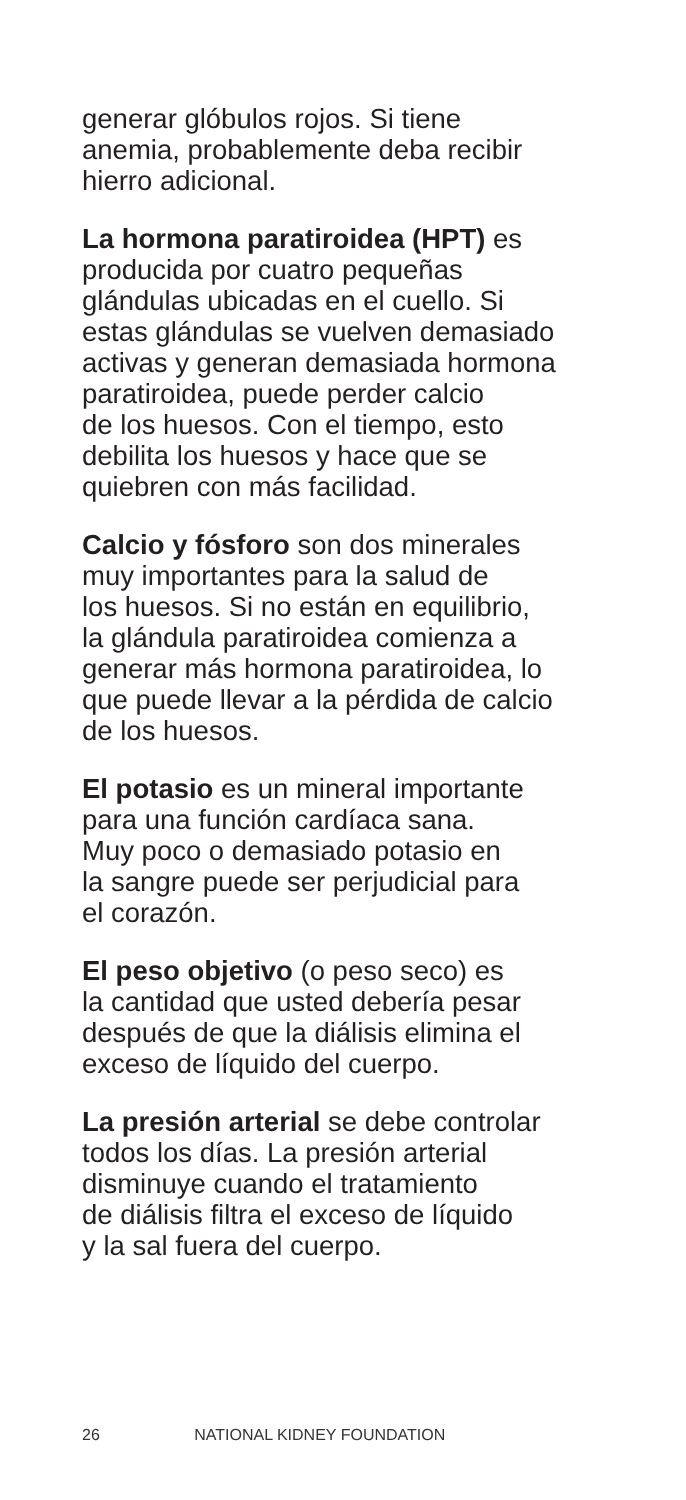generar glóbulos rojos. Si tiene
anemia, probablemente deba recibir
hierro adicional.
La hormona paratiroidea (HPT) es
producida por cuatro pequeñas
glándulas ubicadas en el cuello. Si
estas glándulas se vuelven demasiado
activas y generan demasiada hormona
paratiroidea, puede perder calcio
de los huesos. Con el tiempo, esto
debilita los huesos y hace que se
quiebren con más facilidad.
Calcio y fósforo son dos minerales
muy importantes para la salud de
los huesos. Si no están en equilibrio,
la glándula paratiroidea comienza a
generar más hormona paratiroidea, lo
que puede llevar a la pérdida de calcio
de los huesos.
El potasio es un mineral importante
para una función cardíaca sana.
Muy poco o demasiado potasio en
la sangre puede ser perjudicial para
el corazón.
El peso objetivo (o peso seco) es
la cantidad que usted debería pesar
después de que la diálisis elimina el
exceso de líquido del cuerpo.
La presión arterial se debe controlar
todos los días. La presión arterial
disminuye cuando el tratamiento
de diálisis filtra el exceso de líquido
y la sal fuera del cuerpo.
26 NATIONAL KIDNEY FOUNDATION